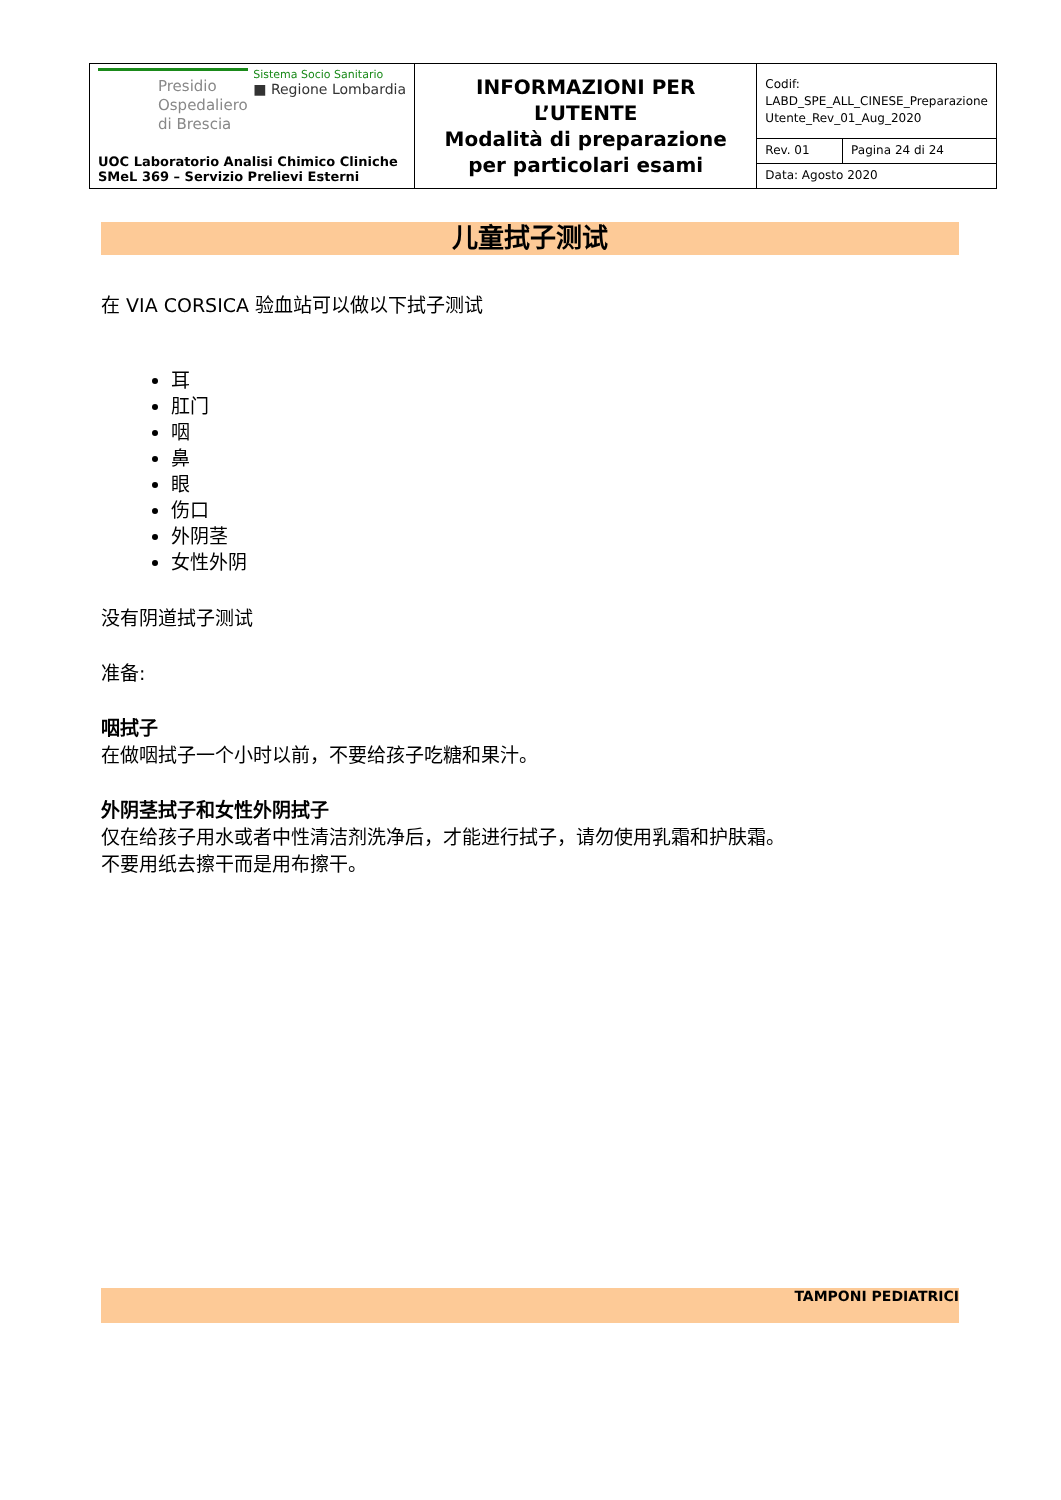| Presidio Ospedaliero di Brescia Sistema Socio Sanitario ■ Regione Lombardia UOC Laboratorio Analisi Chimico Cliniche SMeL 369 – Servizio Prelievi Esterni | INFORMAZIONI PER L’UTENTE Modalità di preparazione per particolari esami | Codif: LABD_SPE_ALL_CINESE_Preparazione Utente_Rev_01_Aug_2020 | |
| | | Rev. 01 | Pagina 24 di 24 |
| | | Data: Agosto 2020 | |
儿童拭子测试
在 VIA CORSICA 验血站可以做以下拭子测试
耳
肛门
咽
鼻
眼
伤口
外阴茎
女性外阴
没有阴道拭子测试
准备:
咽拭子
在做咽拭子一个小时以前，不要给孩子吃糖和果汁。
外阴茎拭子和女性外阴拭子
仅在给孩子用水或者中性清洁剂洗净后，才能进行拭子，请勿使用乳霜和护肤霜。
不要用纸去擦干而是用布擦干。
TAMPONI PEDIATRICI